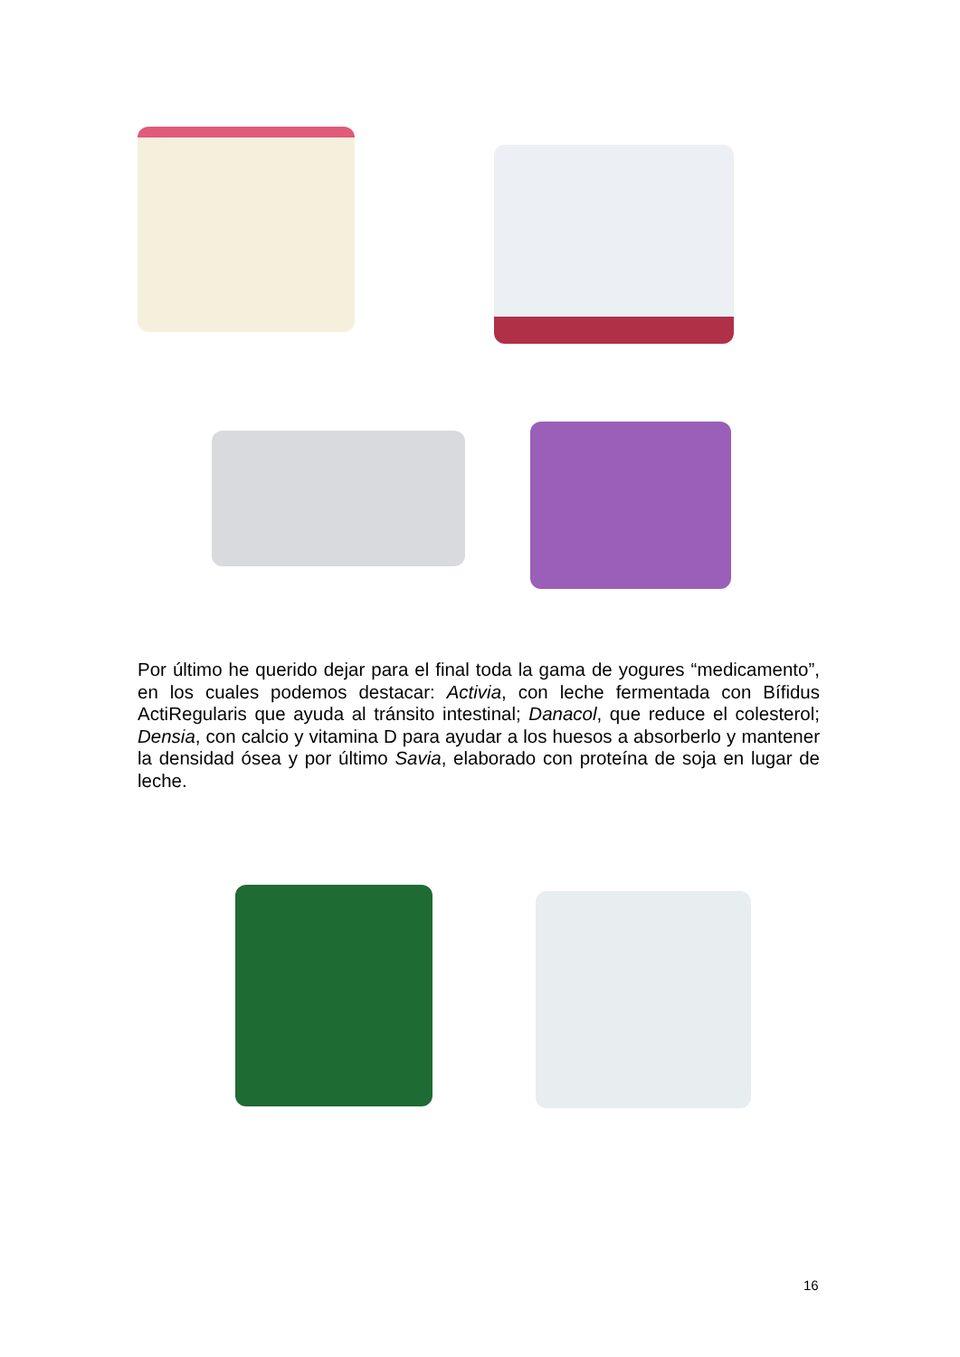Por último he querido dejar para el final toda la gama de yogures “medicamento”, en los cuales podemos destacar: Activia, con leche fermentada con Bífidus ActiRegularis que ayuda al tránsito intestinal; Danacol, que reduce el colesterol; Densia, con calcio y vitamina D para ayudar a los huesos a absorberlo y mantener la densidad ósea y por último Savia, elaborado con proteína de soja en lugar de leche.
16